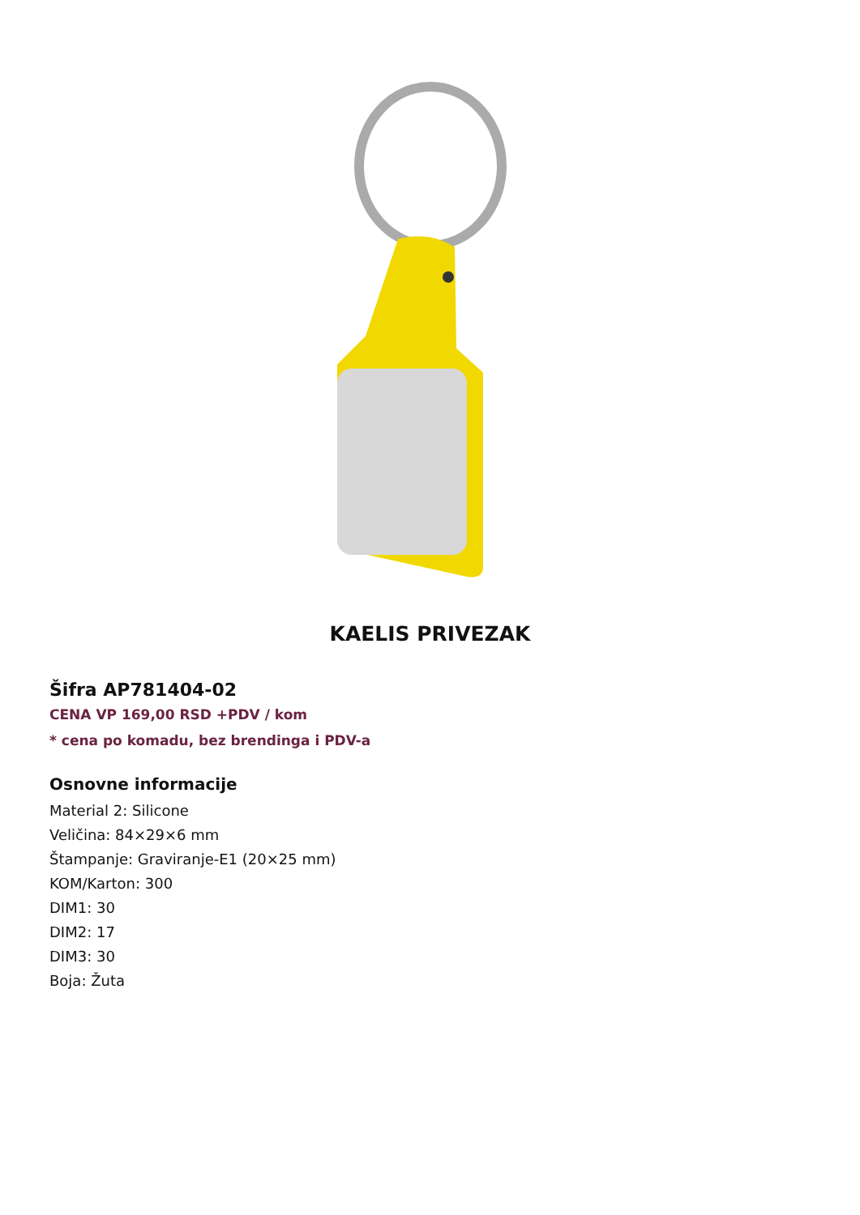KAELIS PRIVEZAK
Šifra AP781404-02
CENA VP 169,00 RSD +PDV / kom
* cena po komadu, bez brendinga i PDV-a
Osnovne informacije
Material 2: Silicone
Veličina: 84×29×6 mm
Štampanje: Graviranje-E1 (20×25 mm)
KOM/Karton: 300
DIM1: 30
DIM2: 17
DIM3: 30
Boja: Žuta